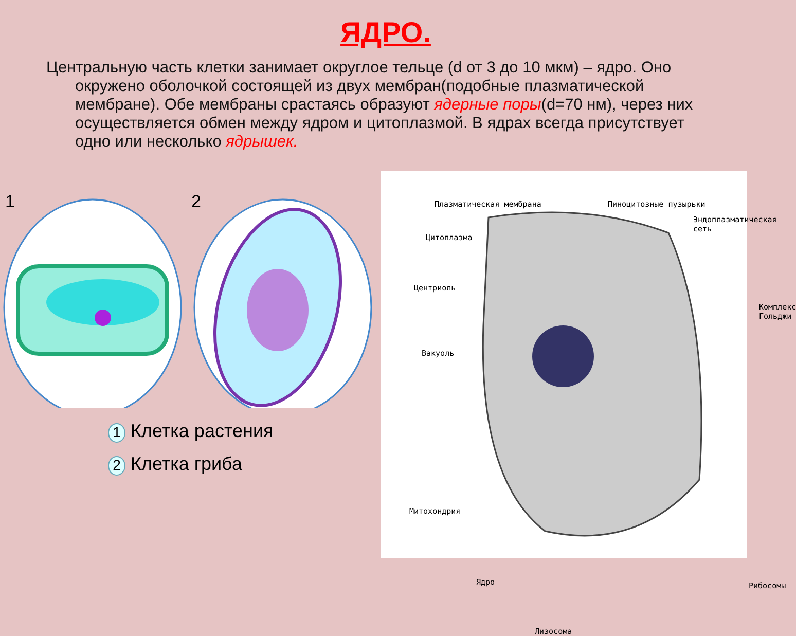ЯДРО.
Центральную часть клетки занимает округлое тельце (d от 3 до 10 мкм) – ядро. Оно окружено оболочкой состоящей из двух мембран(подобные плазматической мембране). Обе мембраны срастаясь образуют ядерные поры(d=70 нм), через них осуществляется обмен между ядром и цитоплазмой. В ядрах всегда присутствует одно или несколько ядрышек.
1
2
1 Клетка растения
2 Клетка гриба
Плазматическая мембрана Пиноцитозные пузырьки
Эндоплазматическая
сеть
Цитоплазма
Центриоль
Комплекс
Гольджи
Вакуоль
Митохондрия
Ядро Рибосомы
Лизосома